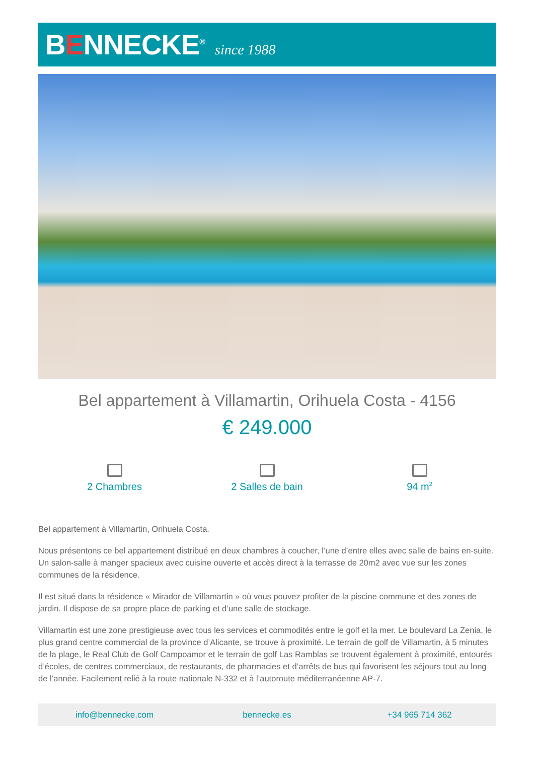BENNECKE<sup>®</sup>
since 1988
Bel appartement à Villamartin, Orihuela Costa - 4156
€ 249.000
2 Chambres 2 Salles de bain 94 m<sup>2</sup>
Bel appartement à Villamartin, Orihuela Costa.
Nous présentons ce bel appartement distribué en deux chambres à coucher, l’une d’entre elles avec salle de bains en-suite. Un salon-salle à manger spacieux avec cuisine ouverte et accès direct à la terrasse de 20m2 avec vue sur les zones communes de la résidence.
Il est situé dans la résidence « Mirador de Villamartin » où vous pouvez profiter de la piscine commune et des zones de jardin. Il dispose de sa propre place de parking et d’une salle de stockage.
Villamartin est une zone prestigieuse avec tous les services et commodités entre le golf et la mer. Le boulevard La Zenia, le plus grand centre commercial de la province d’Alicante, se trouve à proximité. Le terrain de golf de Villamartin, à 5 minutes de la plage, le Real Club de Golf Campoamor et le terrain de golf Las Ramblas se trouvent également à proximité, entourés d’écoles, de centres commerciaux, de restaurants, de pharmacies et d’arrêts de bus qui favorisent les séjours tout au long de l’année. Facilement relié à la route nationale N-332 et à l’autoroute méditerranéenne AP-7.
info@bennecke.com bennecke.es +34 965 714 362